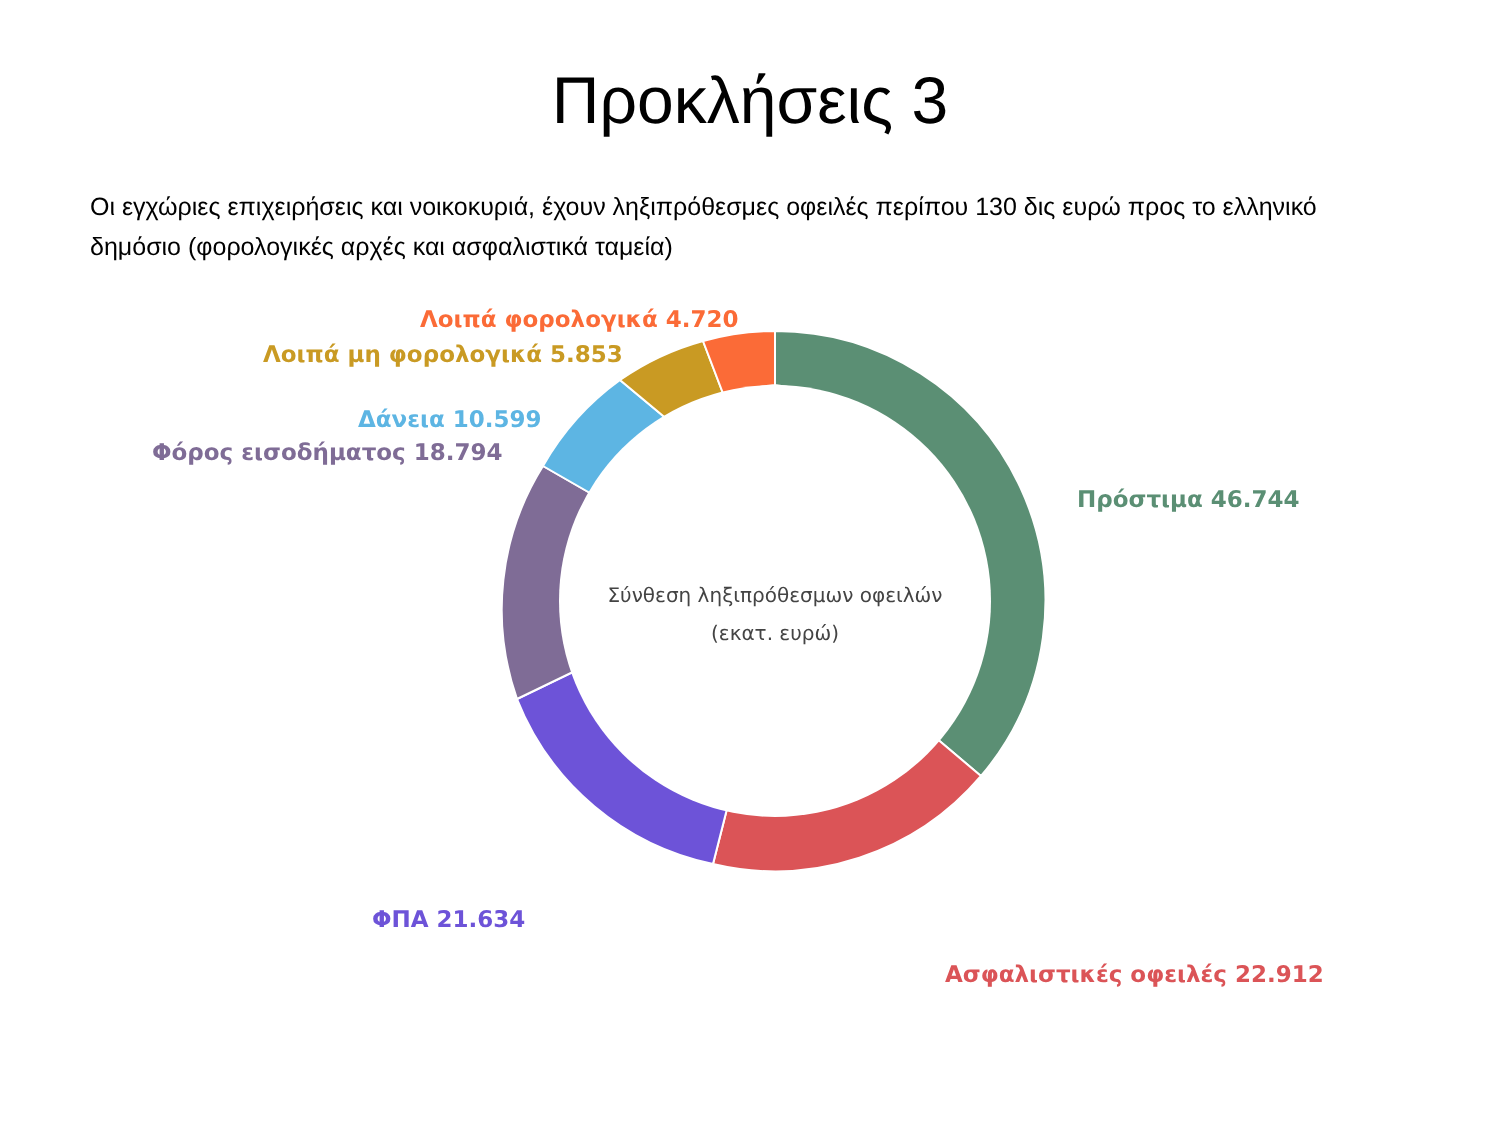Προκλήσεις 3
Οι εγχώριες επιχειρήσεις και νοικοκυριά, έχουν ληξιπρόθεσμες οφειλές περίπου 130 δις ευρώ προς το ελληνικό δημόσιο (φορολογικές αρχές και ασφαλιστικά ταμεία)
Λοιπά φορολογικά 4.720
Λοιπά μη φορολογικά 5.853
Δάνεια 10.599
Φόρος εισοδήματος 18.794
Πρόστιμα 46.744
ΦΠΑ 21.634
Ασφαλιστικές οφειλές 22.912
Σύνθεση ληξιπρόθεσμων οφειλών
(εκατ. ευρώ)